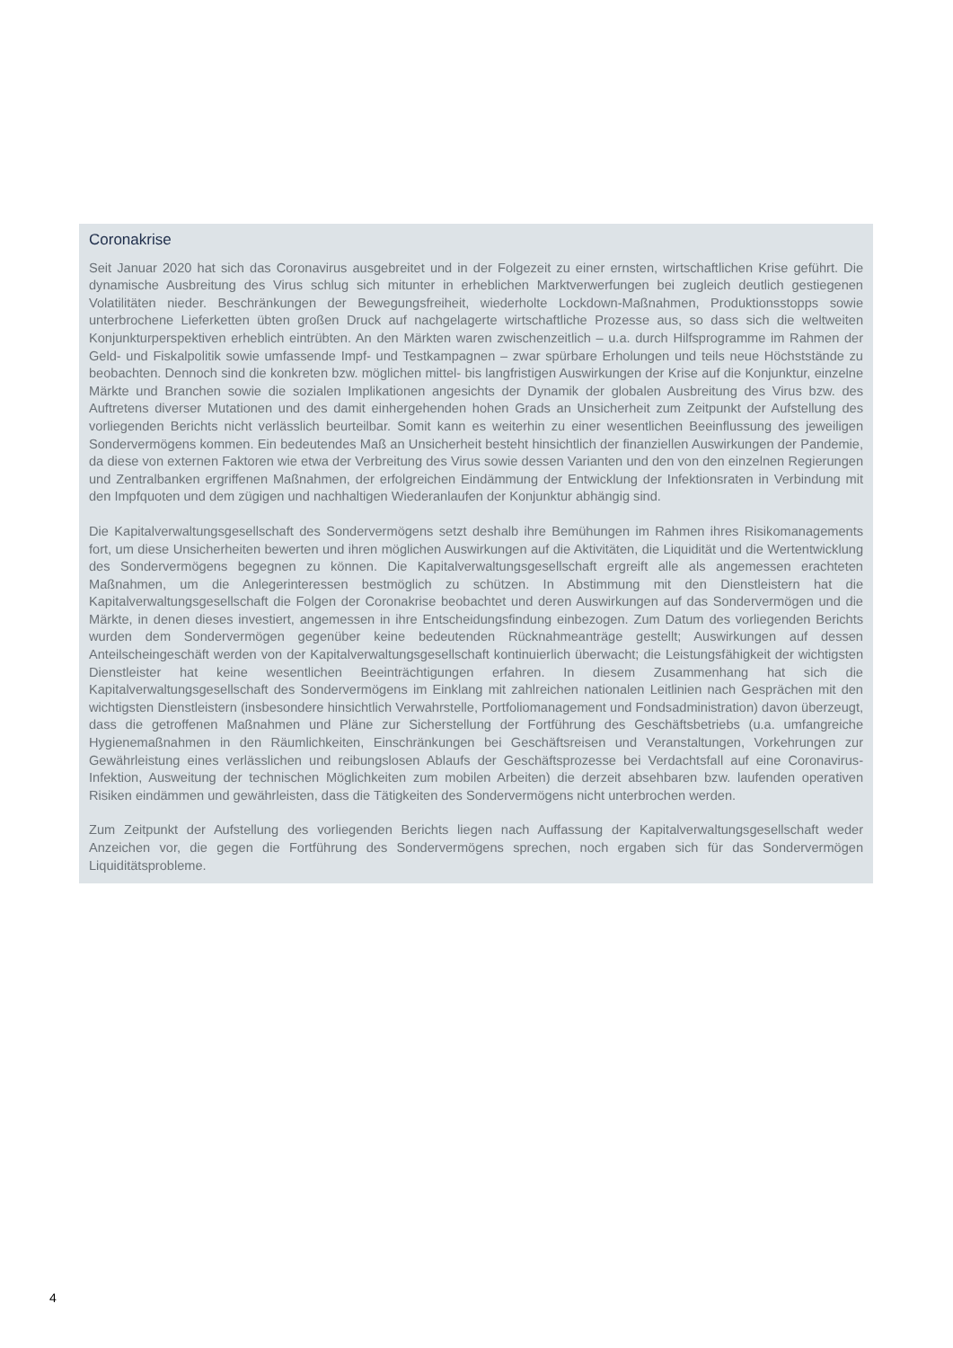Coronakrise
Seit Januar 2020 hat sich das Coronavirus ausgebreitet und in der Folgezeit zu einer ernsten, wirtschaftlichen Krise geführt. Die dynamische Ausbreitung des Virus schlug sich mitunter in erheblichen Marktverwerfungen bei zugleich deutlich gestiegenen Volatilitäten nieder. Beschränkungen der Bewegungsfreiheit, wiederholte Lockdown-Maßnahmen, Produktionsstopps sowie unterbrochene Lieferketten übten großen Druck auf nachgelagerte wirtschaftliche Prozesse aus, so dass sich die weltweiten Konjunkturperspektiven erheblich eintrübten. An den Märkten waren zwischenzeitlich – u.a. durch Hilfsprogramme im Rahmen der Geld- und Fiskalpolitik sowie umfassende Impf- und Testkampagnen – zwar spürbare Erholungen und teils neue Höchststände zu beobachten. Dennoch sind die konkreten bzw. möglichen mittel- bis langfristigen Auswirkungen der Krise auf die Konjunktur, einzelne Märkte und Branchen sowie die sozialen Implikationen angesichts der Dynamik der globalen Ausbreitung des Virus bzw. des Auftretens diverser Mutationen und des damit einhergehenden hohen Grads an Unsicherheit zum Zeitpunkt der Aufstellung des vorliegenden Berichts nicht verlässlich beurteilbar. Somit kann es weiterhin zu einer wesentlichen Beeinflussung des jeweiligen Sondervermögens kommen. Ein bedeutendes Maß an Unsicherheit besteht hinsichtlich der finanziellen Auswirkungen der Pandemie, da diese von externen Faktoren wie etwa der Verbreitung des Virus sowie dessen Varianten und den von den einzelnen Regierungen und Zentralbanken ergriffenen Maßnahmen, der erfolgreichen Eindämmung der Entwicklung der Infektionsraten in Verbindung mit den Impfquoten und dem zügigen und nachhaltigen Wiederanlaufen der Konjunktur abhängig sind.
Die Kapitalverwaltungsgesellschaft des Sondervermögens setzt deshalb ihre Bemühungen im Rahmen ihres Risikomanagements fort, um diese Unsicherheiten bewerten und ihren möglichen Auswirkungen auf die Aktivitäten, die Liquidität und die Wertentwicklung des Sondervermögens begegnen zu können. Die Kapitalverwaltungsgesellschaft ergreift alle als angemessen erachteten Maßnahmen, um die Anlegerinteressen bestmöglich zu schützen. In Abstimmung mit den Dienstleistern hat die Kapitalverwaltungsgesellschaft die Folgen der Coronakrise beobachtet und deren Auswirkungen auf das Sondervermögen und die Märkte, in denen dieses investiert, angemessen in ihre Entscheidungsfindung einbezogen. Zum Datum des vorliegenden Berichts wurden dem Sondervermögen gegenüber keine bedeutenden Rücknahmeanträge gestellt; Auswirkungen auf dessen Anteilscheingeschäft werden von der Kapitalverwaltungsgesellschaft kontinuierlich überwacht; die Leistungsfähigkeit der wichtigsten Dienstleister hat keine wesentlichen Beeinträchtigungen erfahren. In diesem Zusammenhang hat sich die Kapitalverwaltungsgesellschaft des Sondervermögens im Einklang mit zahlreichen nationalen Leitlinien nach Gesprächen mit den wichtigsten Dienstleistern (insbesondere hinsichtlich Verwahrstelle, Portfoliomanagement und Fondsadministration) davon überzeugt, dass die getroffenen Maßnahmen und Pläne zur Sicherstellung der Fortführung des Geschäftsbetriebs (u.a. umfangreiche Hygienemaßnahmen in den Räumlichkeiten, Einschränkungen bei Geschäftsreisen und Veranstaltungen, Vorkehrungen zur Gewährleistung eines verlässlichen und reibungslosen Ablaufs der Geschäftsprozesse bei Verdachtsfall auf eine Coronavirus-Infektion, Ausweitung der technischen Möglichkeiten zum mobilen Arbeiten) die derzeit absehbaren bzw. laufenden operativen Risiken eindämmen und gewährleisten, dass die Tätigkeiten des Sondervermögens nicht unterbrochen werden.
Zum Zeitpunkt der Aufstellung des vorliegenden Berichts liegen nach Auffassung der Kapitalverwaltungsgesellschaft weder Anzeichen vor, die gegen die Fortführung des Sondervermögens sprechen, noch ergaben sich für das Sondervermögen Liquiditätsprobleme.
4